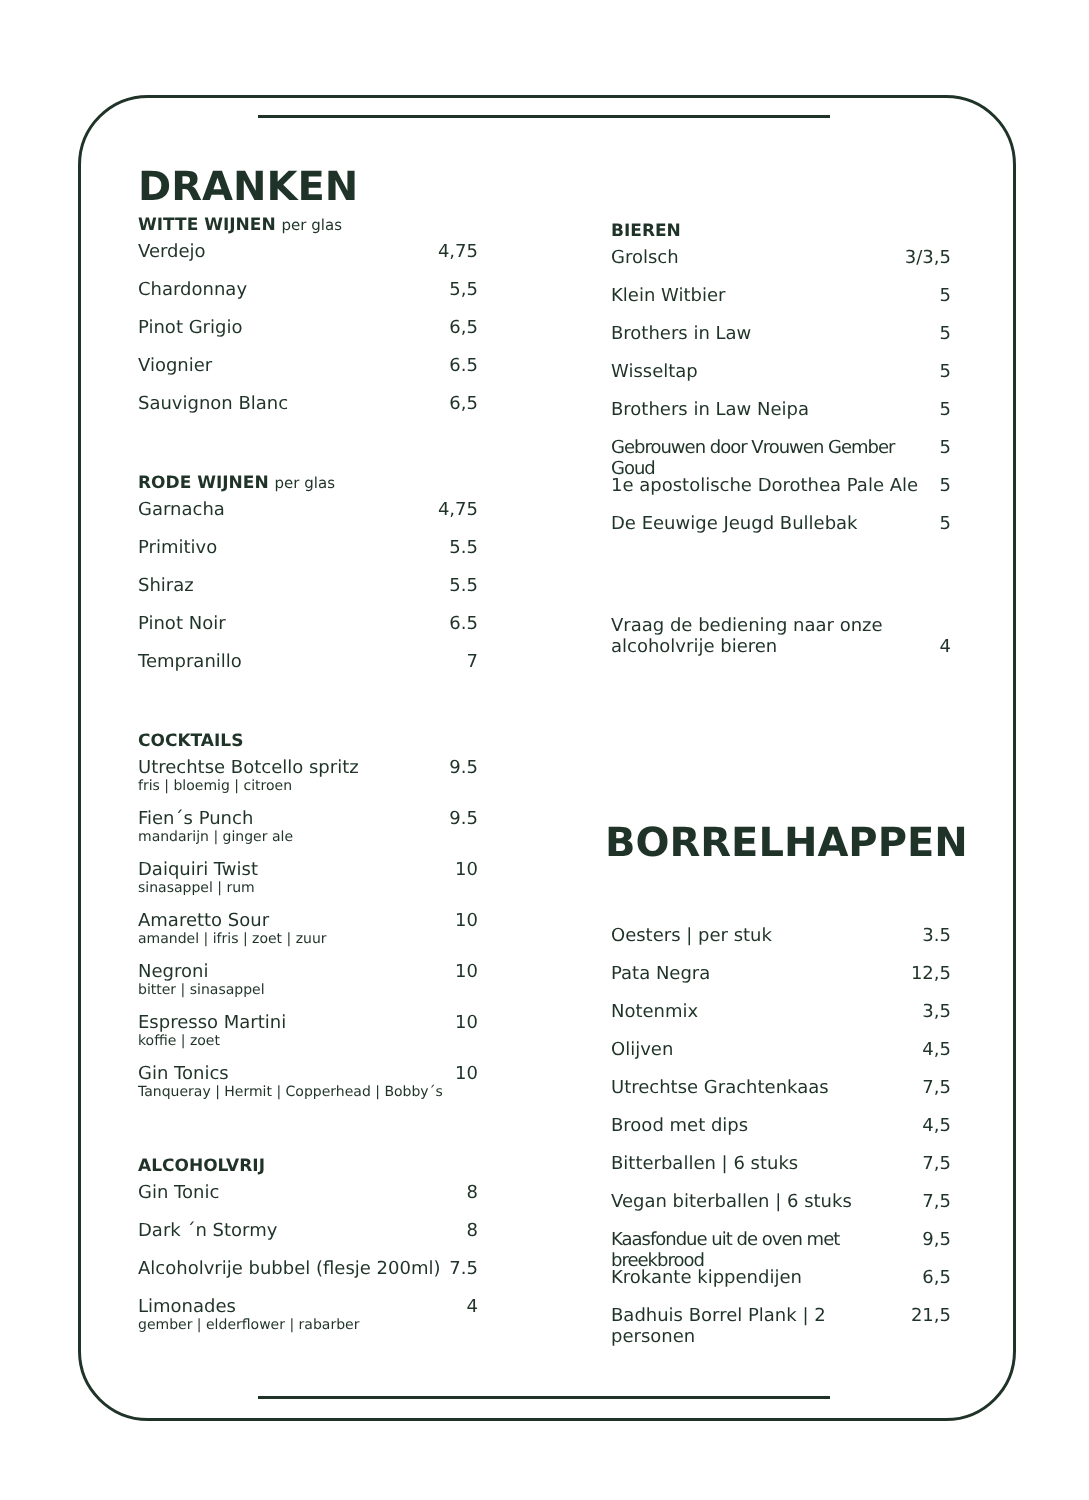DRANKEN
WITTE WIJNEN per glas
Verdejo 4,75
Chardonnay 5,5
Pinot Grigio 6,5
Viognier 6.5
Sauvignon Blanc 6,5
RODE WIJNEN per glas
Garnacha 4,75
Primitivo 5.5
Shiraz 5.5
Pinot Noir 6.5
Tempranillo 7
COCKTAILS
Utrechtse Botcello spritz
fris | bloemig | citroen 9.5
Fien´s Punch
mandarijn | ginger ale 9.5
Daiquiri Twist
sinasappel | rum 10
Amaretto Sour
amandel | ifris | zoet | zuur 10
Negroni
bitter | sinasappel 10
Espresso Martini
koffie | zoet 10
Gin Tonics
Tanqueray | Hermit | Copperhead | Bobby´s 10
ALCOHOLVRIJ
Gin Tonic 8
Dark ´n Stormy 8
Alcoholvrije bubbel (flesje 200ml) 7.5
Limonades
gember | elderflower | rabarber 4
BIEREN
Grolsch 3/3,5
Klein Witbier 5
Brothers in Law 5
Wisseltap 5
Brothers in Law Neipa 5
Gebrouwen door Vrouwen Gember Goud 5
1e apostolische Dorothea Pale Ale 5
De Eeuwige Jeugd Bullebak 5
Vraag de bediening naar onze
alcoholvrije bieren 4
BORRELHAPPEN
Oesters | per stuk 3.5
Pata Negra 12,5
Notenmix 3,5
Olijven 4,5
Utrechtse Grachtenkaas 7,5
Brood met dips 4,5
Bitterballen | 6 stuks 7,5
Vegan biterballen | 6 stuks 7,5
Kaasfondue uit de oven met breekbrood 9,5
Krokante kippendijen 6,5
Badhuis Borrel Plank | 2 personen 21,5